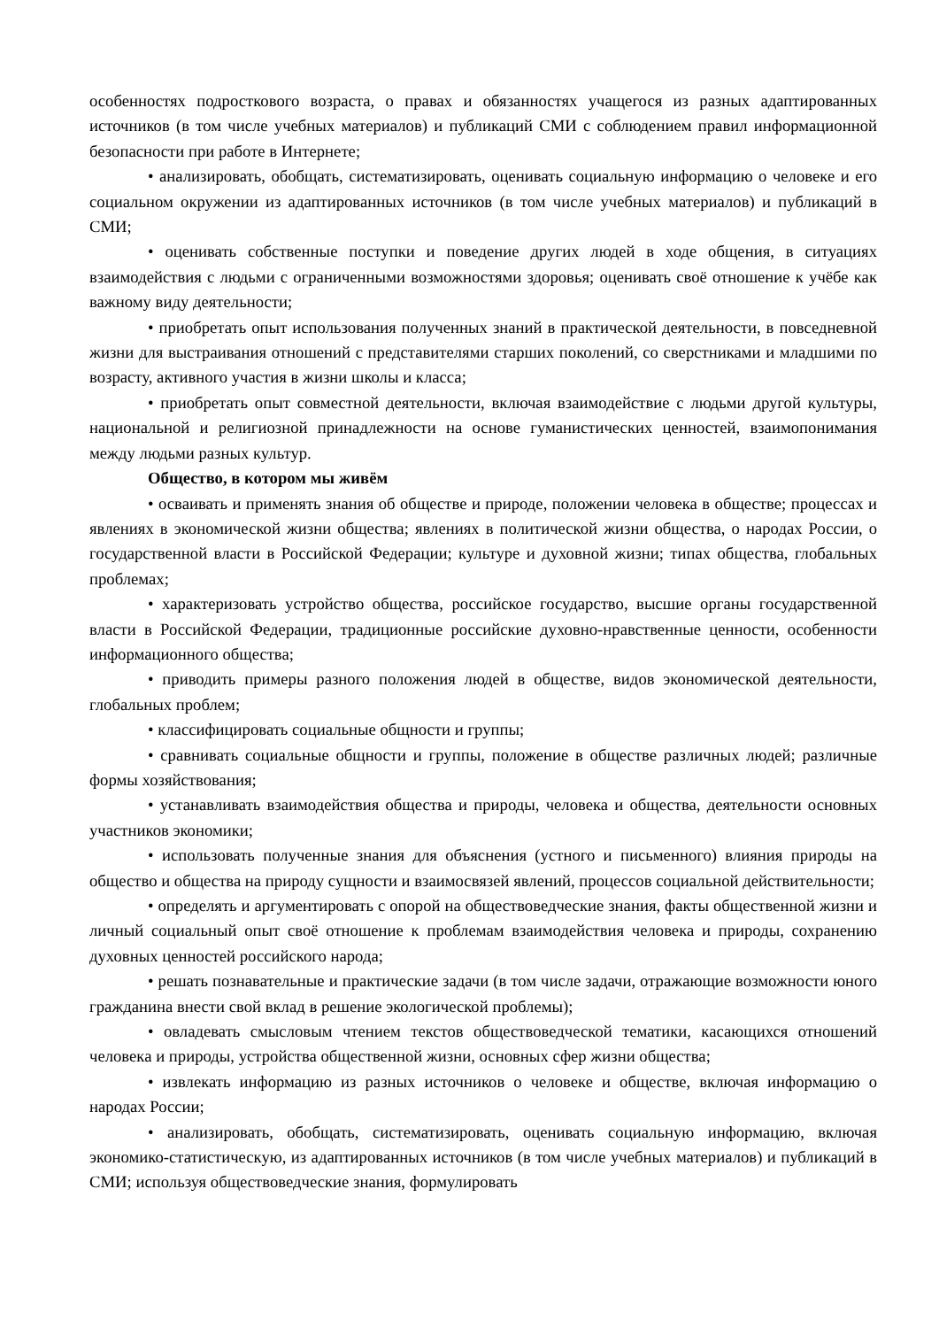особенностях подросткового возраста, о правах и обязанностях учащегося из разных адаптированных источников (в том числе учебных материалов) и публикаций СМИ с соблюдением правил информационной безопасности при работе в Интернете;
• анализировать, обобщать, систематизировать, оценивать социальную информацию о человеке и его социальном окружении из адаптированных источников (в том числе учебных материалов) и публикаций в СМИ;
• оценивать собственные поступки и поведение других людей в ходе общения, в ситуациях взаимодействия с людьми с ограниченными возможностями здоровья; оценивать своё отношение к учёбе как важному виду деятельности;
• приобретать опыт использования полученных знаний в практической деятельности, в повседневной жизни для выстраивания отношений с представителями старших поколений, со сверстниками и младшими по возрасту, активного участия в жизни школы и класса;
• приобретать опыт совместной деятельности, включая взаимодействие с людьми другой культуры, национальной и религиозной принадлежности на основе гуманистических ценностей, взаимопонимания между людьми разных культур.
Общество, в котором мы живём
• осваивать и применять знания об обществе и природе, положении человека в обществе; процессах и явлениях в экономической жизни общества; явлениях в политической жизни общества, о народах России, о государственной власти в Российской Федерации; культуре и духовной жизни; типах общества, глобальных проблемах;
• характеризовать устройство общества, российское государство, высшие органы государственной власти в Российской Федерации, традиционные российские духовно-нравственные ценности, особенности информационного общества;
• приводить примеры разного положения людей в обществе, видов экономической деятельности, глобальных проблем;
• классифицировать социальные общности и группы;
• сравнивать социальные общности и группы, положение в обществе различных людей; различные формы хозяйствования;
• устанавливать взаимодействия общества и природы, человека и общества, деятельности основных участников экономики;
• использовать полученные знания для объяснения (устного и письменного) влияния природы на общество и общества на природу сущности и взаимосвязей явлений, процессов социальной действительности;
• определять и аргументировать с опорой на обществоведческие знания, факты общественной жизни и личный социальный опыт своё отношение к проблемам взаимодействия человека и природы, сохранению духовных ценностей российского народа;
• решать познавательные и практические задачи (в том числе задачи, отражающие возможности юного гражданина внести свой вклад в решение экологической проблемы);
• овладевать смысловым чтением текстов обществоведческой тематики, касающихся отношений человека и природы, устройства общественной жизни, основных сфер жизни общества;
• извлекать информацию из разных источников о человеке и обществе, включая информацию о народах России;
• анализировать, обобщать, систематизировать, оценивать социальную информацию, включая экономико-статистическую, из адаптированных источников (в том числе учебных материалов) и публикаций в СМИ; используя обществоведческие знания, формулировать